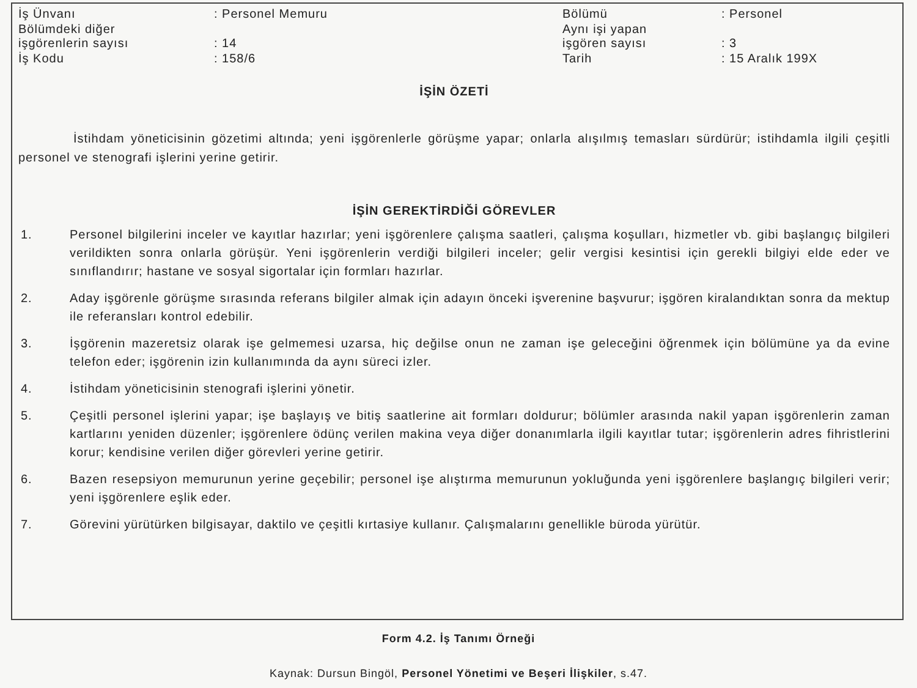| İş Ünvanı | : Personel Memuru | Bölümü | : Personel |
| Bölümdeki diğer işgörenlerin sayısı | : 14 | Aynı işi yapan işgören sayısı | : 3 |
| İş Kodu | : 158/6 | Tarih | : 15 Aralık 199X |
İŞİN ÖZETİ
İstihdam yöneticisinin gözetimi altında; yeni işgörenlerle görüşme yapar; onlarla alışılmış temasları sürdürür; istihdamla ilgili çeşitli personel ve stenografi işlerini yerine getirir.
İŞİN GEREKTİRDİĞİ GÖREVLER
1. Personel bilgilerini inceler ve kayıtlar hazırlar; yeni işgörenlere çalışma saatleri, çalışma koşulları, hizmetler vb. gibi başlangıç bilgileri verildikten sonra onlarla görüşür. Yeni işgörenlerin verdiği bilgileri inceler; gelir vergisi kesintisi için gerekli bilgiyi elde eder ve sınıflandırır; hastane ve sosyal sigortalar için formları hazırlar.
2. Aday işgörenle görüşme sırasında referans bilgiler almak için adayın önceki işverenine başvurur; işgören kiralandıktan sonra da mektup ile referansları kontrol edebilir.
3. İşgörenin mazeretsiz olarak işe gelmemesi uzarsa, hiç değilse onun ne zaman işe geleceğini öğrenmek için bölümüne ya da evine telefon eder; işgörenin izin kullanımında da aynı süreci izler.
4. İstihdam yöneticisinin stenografi işlerini yönetir.
5. Çeşitli personel işlerini yapar; işe başlayış ve bitiş saatlerine ait formları doldurur; bölümler arasında nakil yapan işgörenlerin zaman kartlarını yeniden düzenler; işgörenlere ödünç verilen makina veya diğer donanımlarla ilgili kayıtlar tutar; işgörenlerin adres fihristlerini korur; kendisine verilen diğer görevleri yerine getirir.
6. Bazen resepsiyon memurunun yerine geçebilir; personel işe alıştırma memurunun yokluğunda yeni işgörenlere başlangıç bilgileri verir; yeni işgörenlere eşlik eder.
7. Görevini yürütürken bilgisayar, daktilo ve çeşitli kırtasiye kullanır. Çalışmalarını genellikle büroda yürütür.
Form 4.2. İş Tanımı Örneği
Kaynak: Dursun Bingöl, Personel Yönetimi ve Beşeri İlişkiler, s.47.